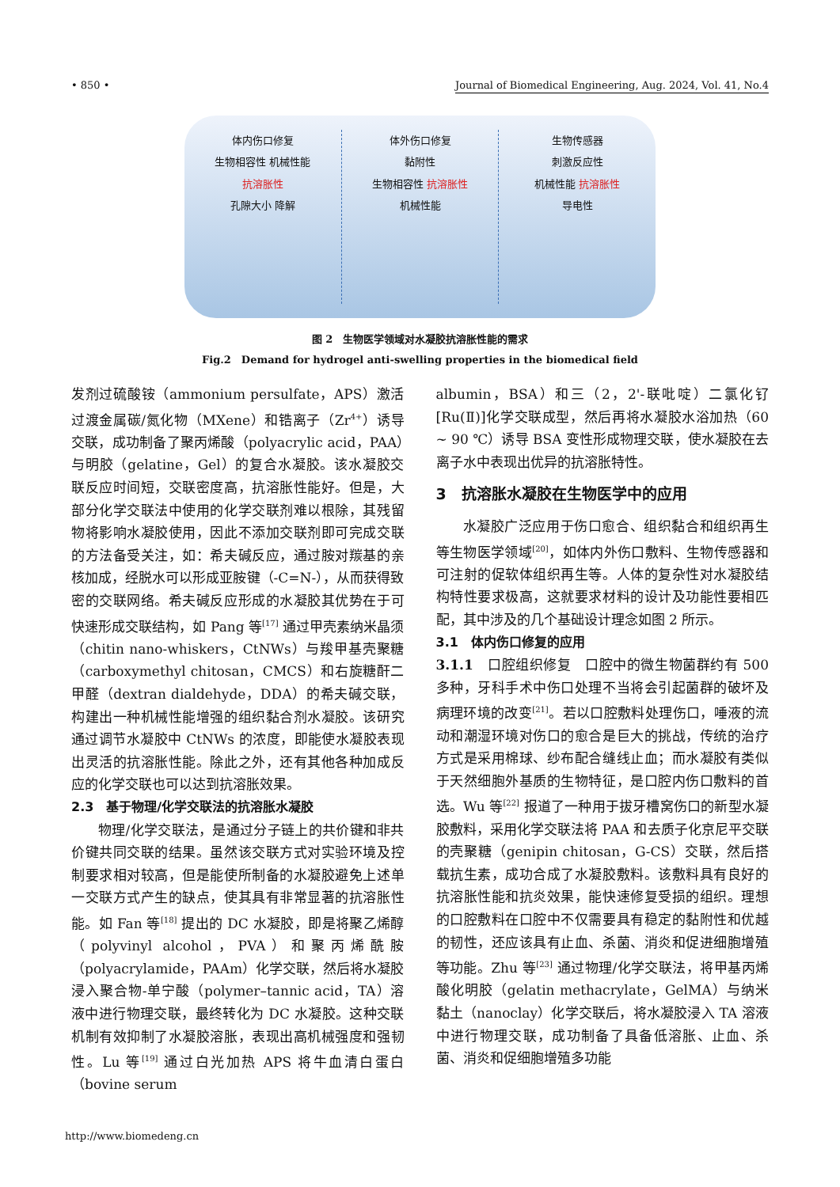• 850 • Journal of Biomedical Engineering, Aug. 2024, Vol. 41, No.4
体内伤口修复
生物相容性 机械性能
抗溶胀性
孔隙大小 降解
体外伤口修复
黏附性
生物相容性 抗溶胀性
机械性能
生物传感器
刺激反应性
机械性能 抗溶胀性
导电性
图 2　生物医学领域对水凝胶抗溶胀性能的需求
Fig.2　Demand for hydrogel anti-swelling properties in the biomedical field
发剂过硫酸铵（ammonium persulfate，APS）激活过渡金属碳/氮化物（MXene）和锆离子（Zr<sup>4+</sup>）诱导交联，成功制备了聚丙烯酸（polyacrylic acid，PAA）与明胶（gelatine，Gel）的复合水凝胶。该水凝胶交联反应时间短，交联密度高，抗溶胀性能好。但是，大部分化学交联法中使用的化学交联剂难以根除，其残留物将影响水凝胶使用，因此不添加交联剂即可完成交联的方法备受关注，如：希夫碱反应，通过胺对羰基的亲核加成，经脱水可以形成亚胺键（-C=N-），从而获得致密的交联网络。希夫碱反应形成的水凝胶其优势在于可快速形成交联结构，如 Pang 等<sup>[17]</sup> 通过甲壳素纳米晶须（chitin nano-whiskers，CtNWs）与羧甲基壳聚糖（carboxymethyl chitosan，CMCS）和右旋糖酐二甲醛（dextran dialdehyde，DDA）的希夫碱交联，构建出一种机械性能增强的组织黏合剂水凝胶。该研究通过调节水凝胶中 CtNWs 的浓度，即能使水凝胶表现出灵活的抗溶胀性能。除此之外，还有其他各种加成反应的化学交联也可以达到抗溶胀效果。
2.3　基于物理/化学交联法的抗溶胀水凝胶
物理/化学交联法，是通过分子链上的共价键和非共价键共同交联的结果。虽然该交联方式对实验环境及控制要求相对较高，但是能使所制备的水凝胶避免上述单一交联方式产生的缺点，使其具有非常显著的抗溶胀性能。如 Fan 等<sup>[18]</sup> 提出的 DC 水凝胶，即是将聚乙烯醇（polyvinyl alcohol，PVA）和聚丙烯酰胺（polyacrylamide，PAAm）化学交联，然后将水凝胶浸入聚合物-单宁酸（polymer–tannic acid，TA）溶液中进行物理交联，最终转化为 DC 水凝胶。这种交联机制有效抑制了水凝胶溶胀，表现出高机械强度和强韧性。Lu 等<sup>[19]</sup> 通过白光加热 APS 将牛血清白蛋白（bovine serum
albumin，BSA）和三（2，2'-联吡啶）二氯化钌[Ru(Ⅱ)]化学交联成型，然后再将水凝胶水浴加热（60 ~ 90 ℃）诱导 BSA 变性形成物理交联，使水凝胶在去离子水中表现出优异的抗溶胀特性。
3　抗溶胀水凝胶在生物医学中的应用
水凝胶广泛应用于伤口愈合、组织黏合和组织再生等生物医学领域<sup>[20]</sup>，如体内外伤口敷料、生物传感器和可注射的促软体组织再生等。人体的复杂性对水凝胶结构特性要求极高，这就要求材料的设计及功能性要相匹配，其中涉及的几个基础设计理念如图 2 所示。
3.1　体内伤口修复的应用
3.1.1　口腔组织修复　口腔中的微生物菌群约有 500 多种，牙科手术中伤口处理不当将会引起菌群的破坏及病理环境的改变<sup>[21]</sup>。若以口腔敷料处理伤口，唾液的流动和潮湿环境对伤口的愈合是巨大的挑战，传统的治疗方式是采用棉球、纱布配合缝线止血；而水凝胶有类似于天然细胞外基质的生物特征，是口腔内伤口敷料的首选。Wu 等<sup>[22]</sup> 报道了一种用于拔牙槽窝伤口的新型水凝胶敷料，采用化学交联法将 PAA 和去质子化京尼平交联的壳聚糖（genipin chitosan，G-CS）交联，然后搭载抗生素，成功合成了水凝胶敷料。该敷料具有良好的抗溶胀性能和抗炎效果，能快速修复受损的组织。理想的口腔敷料在口腔中不仅需要具有稳定的黏附性和优越的韧性，还应该具有止血、杀菌、消炎和促进细胞增殖等功能。Zhu 等<sup>[23]</sup> 通过物理/化学交联法，将甲基丙烯酸化明胶（gelatin methacrylate，GelMA）与纳米黏土（nanoclay）化学交联后，将水凝胶浸入 TA 溶液中进行物理交联，成功制备了具备低溶胀、止血、杀菌、消炎和促细胞增殖多功能
http://www.biomedeng.cn